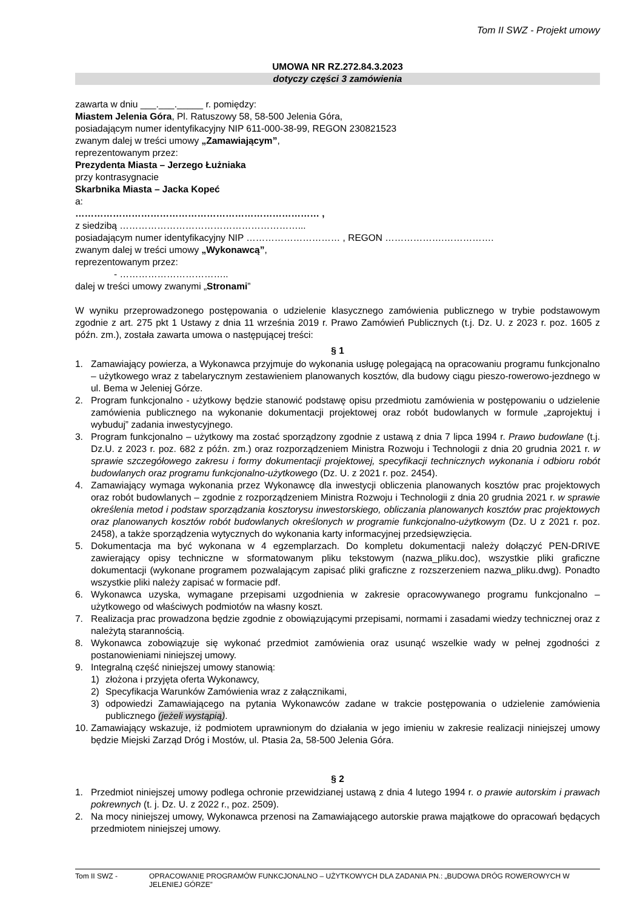Tom II SWZ - Projekt umowy
UMOWA NR RZ.272.84.3.2023
dotyczy części 3 zamówienia
zawarta w dniu ___.___._____ r. pomiędzy:
Miastem Jelenia Góra, Pl. Ratuszowy 58, 58-500 Jelenia Góra,
posiadającym numer identyfikacyjny NIP 611-000-38-99, REGON 230821523
zwanym dalej w treści umowy „Zamawiającym”,
reprezentowanym przez:
Prezydenta Miasta – Jerzego Łużniaka
przy kontrasygnacie
Skarbnika Miasta – Jacka Kopeć
a:
…………………………………………………………………… ,
z siedzibą …………………………………………………...
posiadającym numer identyfikacyjny NIP ………………………… , REGON ……………….…………….
zwanym dalej w treści umowy „Wykonawcą”,
reprezentowanym przez:
- ……………………………..
dalej w treści umowy zwanymi „Stronami”
W wyniku przeprowadzonego postępowania o udzielenie klasycznego zamówienia publicznego w trybie podstawowym zgodnie z art. 275 pkt 1 Ustawy z dnia 11 września 2019 r. Prawo Zamówień Publicznych (t.j. Dz. U. z 2023 r. poz. 1605 z późn. zm.), została zawarta umowa o następującej treści:
§ 1
1. Zamawiający powierza, a Wykonawca przyjmuje do wykonania usługę polegającą na opracowaniu programu funkcjonalno – użytkowego wraz z tabelarycznym zestawieniem planowanych kosztów, dla budowy ciągu pieszo-rowerowo-jezdnego w ul. Bema w Jeleniej Górze.
2. Program funkcjonalno - użytkowy będzie stanowić podstawę opisu przedmiotu zamówienia w postępowaniu o udzielenie zamówienia publicznego na wykonanie dokumentacji projektowej oraz robót budowlanych w formule „zaprojektuj i wybuduj” zadania inwestycyjnego.
3. Program funkcjonalno – użytkowy ma zostać sporządzony zgodnie z ustawą z dnia 7 lipca 1994 r. Prawo budowlane (t.j. Dz.U. z 2023 r. poz. 682 z późn. zm.) oraz rozporządzeniem Ministra Rozwoju i Technologii z dnia 20 grudnia 2021 r. w sprawie szczegółowego zakresu i formy dokumentacji projektowej, specyfikacji technicznych wykonania i odbioru robót budowlanych oraz programu funkcjonalno-użytkowego (Dz. U. z 2021 r. poz. 2454).
4. Zamawiający wymaga wykonania przez Wykonawcę dla inwestycji obliczenia planowanych kosztów prac projektowych oraz robót budowlanych – zgodnie z rozporządzeniem Ministra Rozwoju i Technologii z dnia 20 grudnia 2021 r. w sprawie określenia metod i podstaw sporządzania kosztorysu inwestorskiego, obliczania planowanych kosztów prac projektowych oraz planowanych kosztów robót budowlanych określonych w programie funkcjonalno-użytkowym (Dz. U z 2021 r. poz. 2458), a także sporządzenia wytycznych do wykonania karty informacyjnej przedsięwzięcia.
5. Dokumentacja ma być wykonana w 4 egzemplarzach. Do kompletu dokumentacji należy dołączyć PEN-DRIVE zawierający opisy techniczne w sformatowanym pliku tekstowym (nazwa_pliku.doc), wszystkie pliki graficzne dokumentacji (wykonane programem pozwalającym zapisać pliki graficzne z rozszerzeniem nazwa_pliku.dwg). Ponadto wszystkie pliki należy zapisać w formacie pdf.
6. Wykonawca uzyska, wymagane przepisami uzgodnienia w zakresie opracowywanego programu funkcjonalno – użytkowego od właściwych podmiotów na własny koszt.
7. Realizacja prac prowadzona będzie zgodnie z obowiązującymi przepisami, normami i zasadami wiedzy technicznej oraz z należytą starannością.
8. Wykonawca zobowiązuje się wykonać przedmiot zamówienia oraz usunąć wszelkie wady w pełnej zgodności z postanowieniami niniejszej umowy.
9. Integralną część niniejszej umowy stanowią:
1) złożona i przyjęta oferta Wykonawcy,
2) Specyfikacja Warunków Zamówienia wraz z załącznikami,
3) odpowiedzi Zamawiającego na pytania Wykonawców zadane w trakcie postępowania o udzielenie zamówienia publicznego (jeżeli wystąpią).
10. Zamawiający wskazuje, iż podmiotem uprawnionym do działania w jego imieniu w zakresie realizacji niniejszej umowy będzie Miejski Zarząd Dróg i Mostów, ul. Ptasia 2a, 58-500 Jelenia Góra.
§ 2
1. Przedmiot niniejszej umowy podlega ochronie przewidzianej ustawą z dnia 4 lutego 1994 r. o prawie autorskim i prawach pokrewnych (t. j. Dz. U. z 2022 r., poz. 2509).
2. Na mocy niniejszej umowy, Wykonawca przenosi na Zamawiającego autorskie prawa majątkowe do opracowań będących przedmiotem niniejszej umowy.
Tom II SWZ - OPRACOWANIE PROGRAMÓW FUNKCJONALNO – UŻYTKOWYCH DLA ZADANIA PN.: „BUDOWA DRÓG ROWEROWYCH W JELENIEJ GÓRZE”